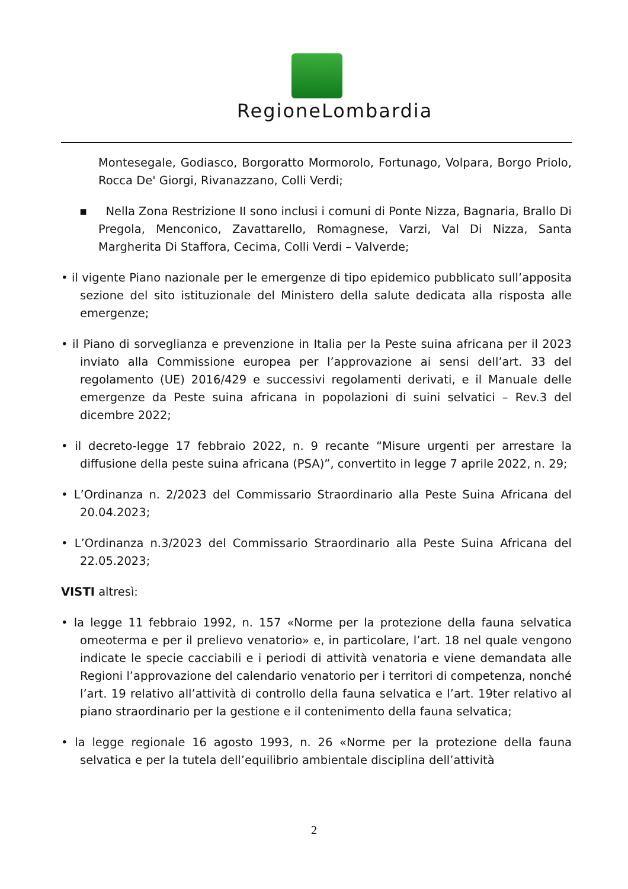RegioneLombardia
Montesegale, Godiasco, Borgoratto Mormorolo, Fortunago, Volpara, Borgo Priolo, Rocca De' Giorgi, Rivanazzano, Colli Verdi;
▪ Nella Zona Restrizione II sono inclusi i comuni di Ponte Nizza, Bagnaria, Brallo Di Pregola, Menconico, Zavattarello, Romagnese, Varzi, Val Di Nizza, Santa Margherita Di Staffora, Cecima, Colli Verdi – Valverde;
• il vigente Piano nazionale per le emergenze di tipo epidemico pubblicato sull’apposita sezione del sito istituzionale del Ministero della salute dedicata alla risposta alle emergenze;
• il Piano di sorveglianza e prevenzione in Italia per la Peste suina africana per il 2023 inviato alla Commissione europea per l’approvazione ai sensi dell’art. 33 del regolamento (UE) 2016/429 e successivi regolamenti derivati, e il Manuale delle emergenze da Peste suina africana in popolazioni di suini selvatici – Rev.3 del dicembre 2022;
• il decreto-legge 17 febbraio 2022, n. 9 recante “Misure urgenti per arrestare la diffusione della peste suina africana (PSA)”, convertito in legge 7 aprile 2022, n. 29;
• L’Ordinanza n. 2/2023 del Commissario Straordinario alla Peste Suina Africana del 20.04.2023;
• L’Ordinanza n.3/2023 del Commissario Straordinario alla Peste Suina Africana del 22.05.2023;
VISTI altresì:
• la legge 11 febbraio 1992, n. 157 «Norme per la protezione della fauna selvatica omeoterma e per il prelievo venatorio» e, in particolare, l’art. 18 nel quale vengono indicate le specie cacciabili e i periodi di attività venatoria e viene demandata alle Regioni l’approvazione del calendario venatorio per i territori di competenza, nonché l’art. 19 relativo all’attività di controllo della fauna selvatica e l’art. 19ter relativo al piano straordinario per la gestione e il contenimento della fauna selvatica;
• la legge regionale 16 agosto 1993, n. 26 «Norme per la protezione della fauna selvatica e per la tutela dell’equilibrio ambientale disciplina dell’attività
2